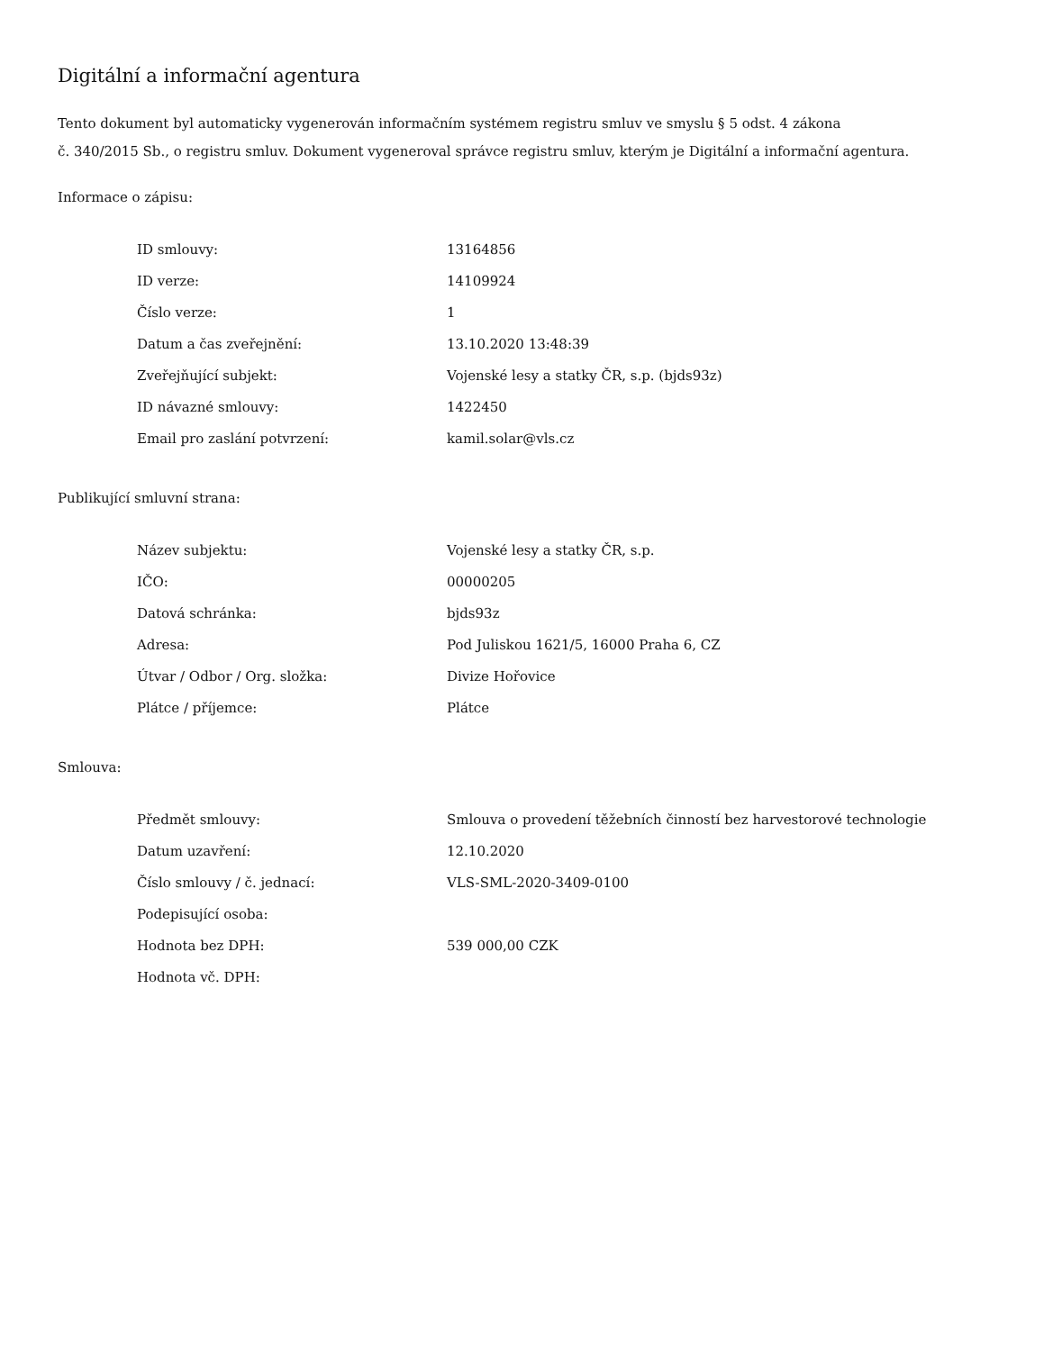Digitální a informační agentura
Tento dokument byl automaticky vygenerován informačním systémem registru smluv ve smyslu § 5 odst. 4 zákona
č. 340/2015 Sb., o registru smluv. Dokument vygeneroval správce registru smluv, kterým je Digitální a informační agentura.
Informace o zápisu:
| ID smlouvy: | 13164856 |
| ID verze: | 14109924 |
| Číslo verze: | 1 |
| Datum a čas zveřejnění: | 13.10.2020 13:48:39 |
| Zveřejňující subjekt: | Vojenské lesy a statky ČR, s.p. (bjds93z) |
| ID návazné smlouvy: | 1422450 |
| Email pro zaslání potvrzení: | kamil.solar@vls.cz |
Publikující smluvní strana:
| Název subjektu: | Vojenské lesy a statky ČR, s.p. |
| IČO: | 00000205 |
| Datová schránka: | bjds93z |
| Adresa: | Pod Juliskou 1621/5, 16000 Praha 6, CZ |
| Útvar / Odbor / Org. složka: | Divize Hořovice |
| Plátce / příjemce: | Plátce |
Smlouva:
| Předmět smlouvy: | Smlouva o provedení těžebních činností bez harvestorové technologie |
| Datum uzavření: | 12.10.2020 |
| Číslo smlouvy / č. jednací: | VLS-SML-2020-3409-0100 |
| Podepisující osoba: | |
| Hodnota bez DPH: | 539 000,00 CZK |
| Hodnota vč. DPH: | |